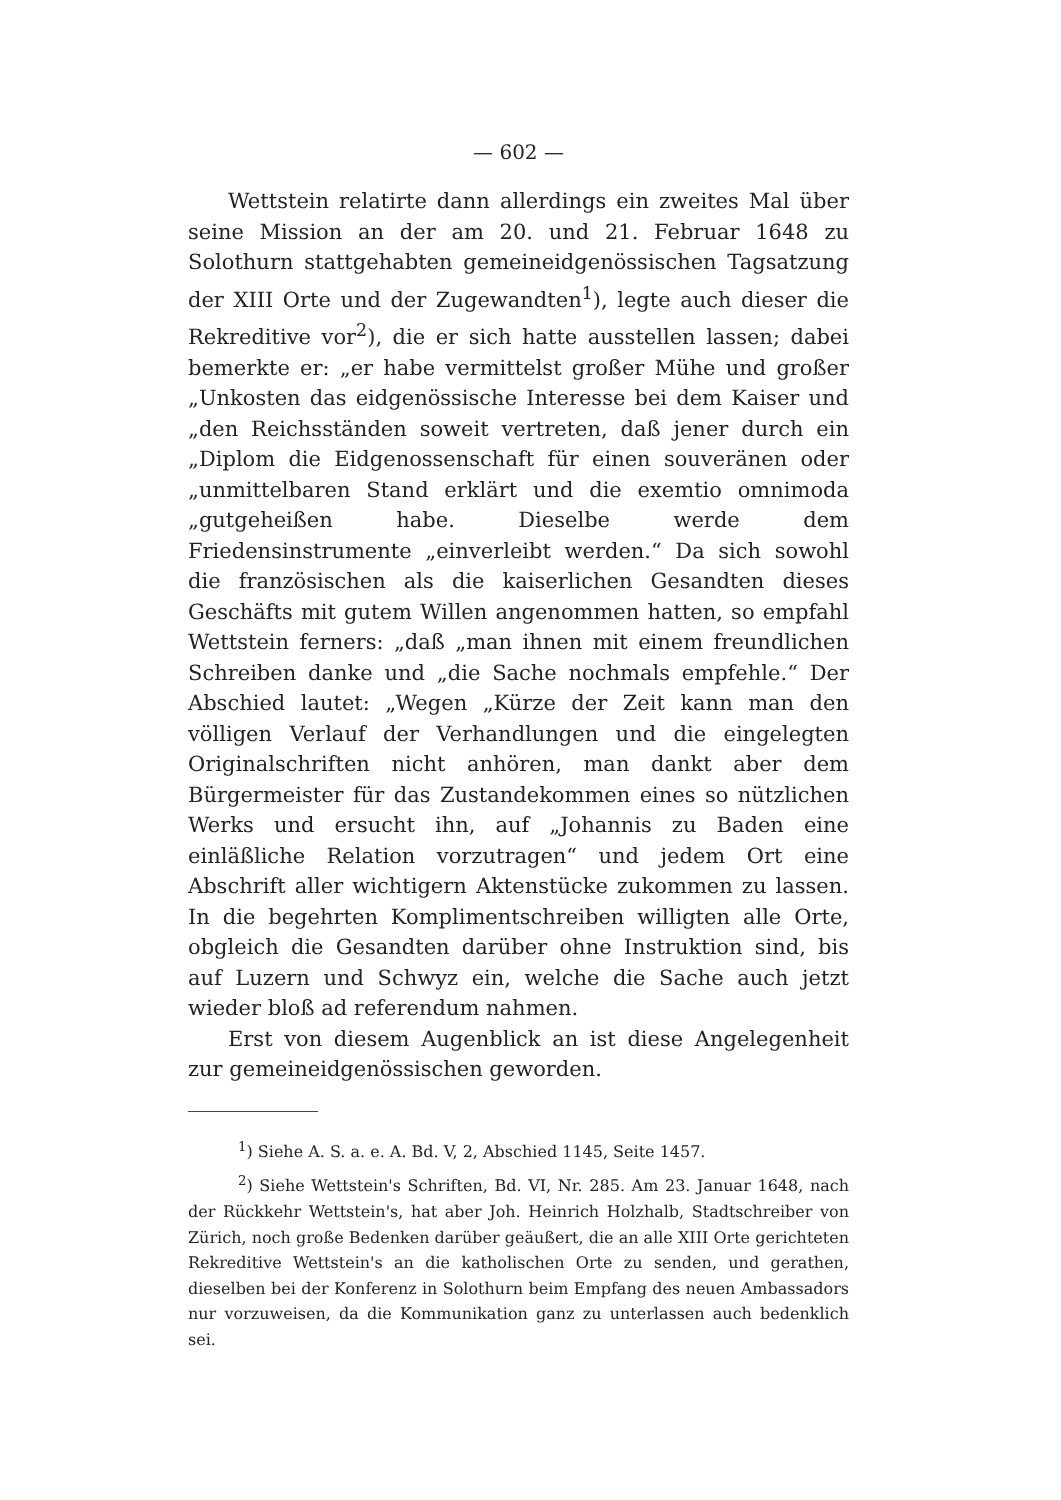— 602 —
Wettstein relatirte dann allerdings ein zweites Mal über seine Mission an der am 20. und 21. Februar 1648 zu Solothurn stattgehabten gemeineidgenössischen Tagsatzung der XIII Orte und der Zugewandten<sup>1</sup>), legte auch dieser die Rekreditive vor<sup>2</sup>), die er sich hatte ausstellen lassen; dabei bemerkte er: „er habe vermittelst großer Mühe und großer „Unkosten das eidgenössische Interesse bei dem Kaiser und „den Reichsständen soweit vertreten, daß jener durch ein „Diplom die Eidgenossenschaft für einen souveränen oder „unmittelbaren Stand erklärt und die exemtio omnimoda „gutgeheißen habe. Dieselbe werde dem Friedensinstrumente „einverleibt werden.“ Da sich sowohl die französischen als die kaiserlichen Gesandten dieses Geschäfts mit gutem Willen angenommen hatten, so empfahl Wettstein ferners: „daß „man ihnen mit einem freundlichen Schreiben danke und „die Sache nochmals empfehle.“ Der Abschied lautet: „Wegen „Kürze der Zeit kann man den völligen Verlauf der Verhandlungen und die eingelegten Originalschriften nicht anhören, man dankt aber dem Bürgermeister für das Zustandekommen eines so nützlichen Werks und ersucht ihn, auf „Johannis zu Baden eine einläßliche Relation vorzutragen“ und jedem Ort eine Abschrift aller wichtigern Aktenstücke zukommen zu lassen. In die begehrten Komplimentschreiben willigten alle Orte, obgleich die Gesandten darüber ohne Instruktion sind, bis auf Luzern und Schwyz ein, welche die Sache auch jetzt wieder bloß ad referendum nahmen.
Erst von diesem Augenblick an ist diese Angelegenheit zur gemeineidgenössischen geworden.
<sup>1</sup>) Siehe A. S. a. e. A. Bd. V, 2, Abschied 1145, Seite 1457.
<sup>2</sup>) Siehe Wettstein's Schriften, Bd. VI, Nr. 285. Am 23. Januar 1648, nach der Rückkehr Wettstein's, hat aber Joh. Heinrich Holzhalb, Stadtschreiber von Zürich, noch große Bedenken darüber geäußert, die an alle XIII Orte gerichteten Rekreditive Wettstein's an die katholischen Orte zu senden, und gerathen, dieselben bei der Konferenz in Solothurn beim Empfang des neuen Ambassadors nur vorzuweisen, da die Kommunikation ganz zu unterlassen auch bedenklich sei.